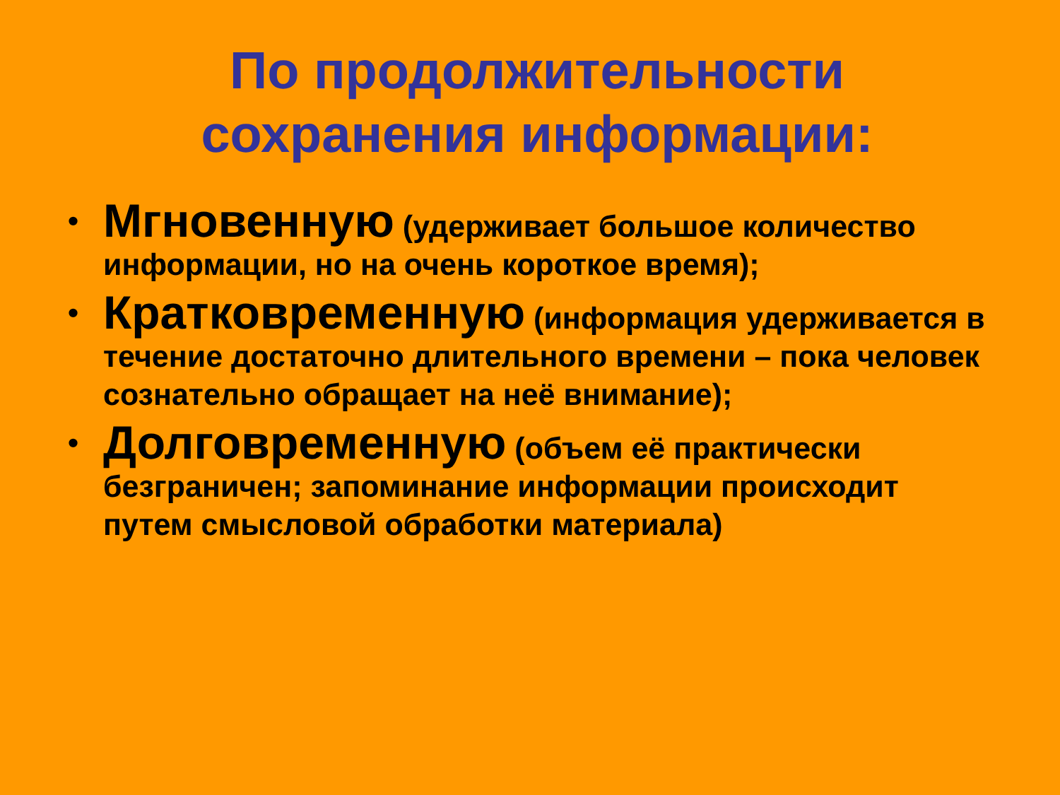По продолжительности
сохранения информации:
• Мгновенную (удерживает большое количество информации, но на очень короткое время);
• Кратковременную (информация удерживается в течение достаточно длительного времени – пока человек сознательно обращает на неё внимание);
• Долговременную (объем её практически безграничен; запоминание информации происходит путем смысловой обработки материала)